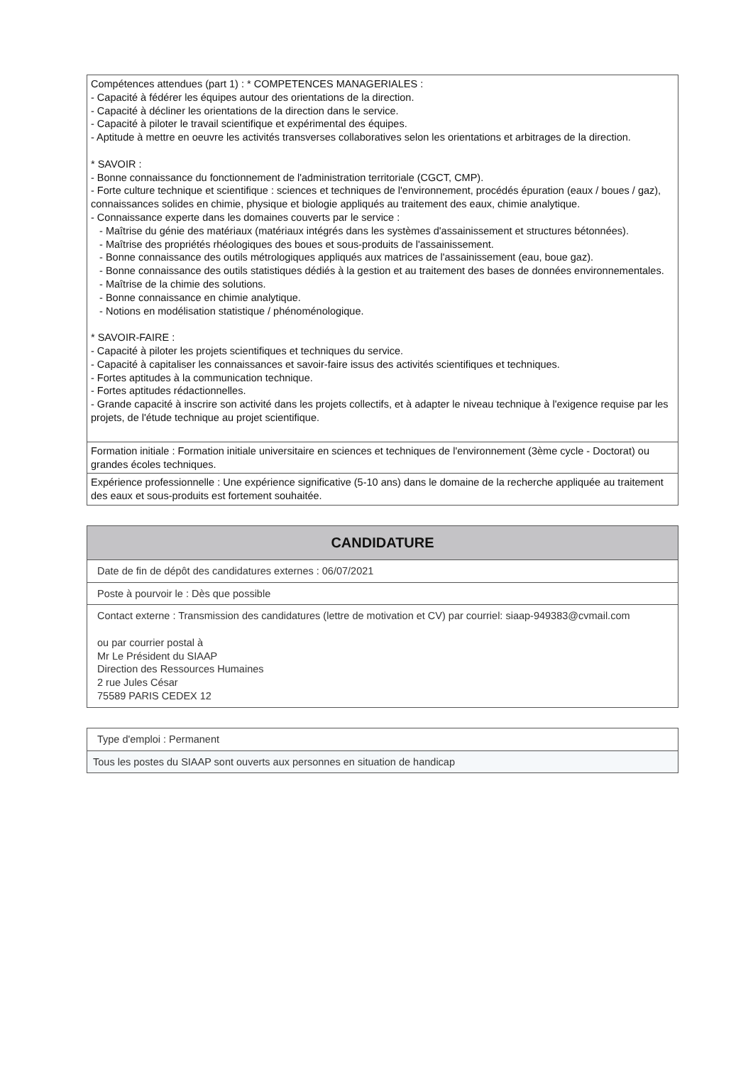| Compétences attendues (part 1) : * COMPETENCES MANAGERIALES : - Capacité à fédérer les équipes autour des orientations de la direction. - Capacité à décliner les orientations de la direction dans le service. - Capacité à piloter le travail scientifique et expérimental des équipes. - Aptitude à mettre en oeuvre les activités transverses collaboratives selon les orientations et arbitrages de la direction. * SAVOIR : - Bonne connaissance du fonctionnement de l'administration territoriale (CGCT, CMP). - Forte culture technique et scientifique : sciences et techniques de l'environnement, procédés épuration (eaux / boues / gaz), connaissances solides en chimie, physique et biologie appliqués au traitement des eaux, chimie analytique. - Connaissance experte dans les domaines couverts par le service : - Maîtrise du génie des matériaux (matériaux intégrés dans les systèmes d'assainissement et structures bétonnées). - Maîtrise des propriétés rhéologiques des boues et sous-produits de l'assainissement. - Bonne connaissance des outils métrologiques appliqués aux matrices de l'assainissement (eau, boue gaz). - Bonne connaissance des outils statistiques dédiés à la gestion et au traitement des bases de données environnementales. - Maîtrise de la chimie des solutions. - Bonne connaissance en chimie analytique. - Notions en modélisation statistique / phénoménologique. * SAVOIR-FAIRE : - Capacité à piloter les projets scientifiques et techniques du service. - Capacité à capitaliser les connaissances et savoir-faire issus des activités scientifiques et techniques. - Fortes aptitudes à la communication technique. - Fortes aptitudes rédactionnelles. - Grande capacité à inscrire son activité dans les projets collectifs, et à adapter le niveau technique à l'exigence requise par les projets, de l'étude technique au projet scientifique. |
| Formation initiale : Formation initiale universitaire en sciences et techniques de l'environnement (3ème cycle - Doctorat) ou grandes écoles techniques. |
| Expérience professionnelle : Une expérience significative (5-10 ans) dans le domaine de la recherche appliquée au traitement des eaux et sous-produits est fortement souhaitée. |
| CANDIDATURE |
| --- |
| Date de fin de dépôt des candidatures externes : 06/07/2021 |
| Poste à pourvoir le : Dès que possible |
| Contact externe : Transmission des candidatures (lettre de motivation et CV) par courriel: siaap-949383@cvmail.com ou par courrier postal à Mr Le Président du SIAAP Direction des Ressources Humaines 2 rue Jules César 75589 PARIS CEDEX 12 |
| Type d'emploi : Permanent |
| Tous les postes du SIAAP sont ouverts aux personnes en situation de handicap |